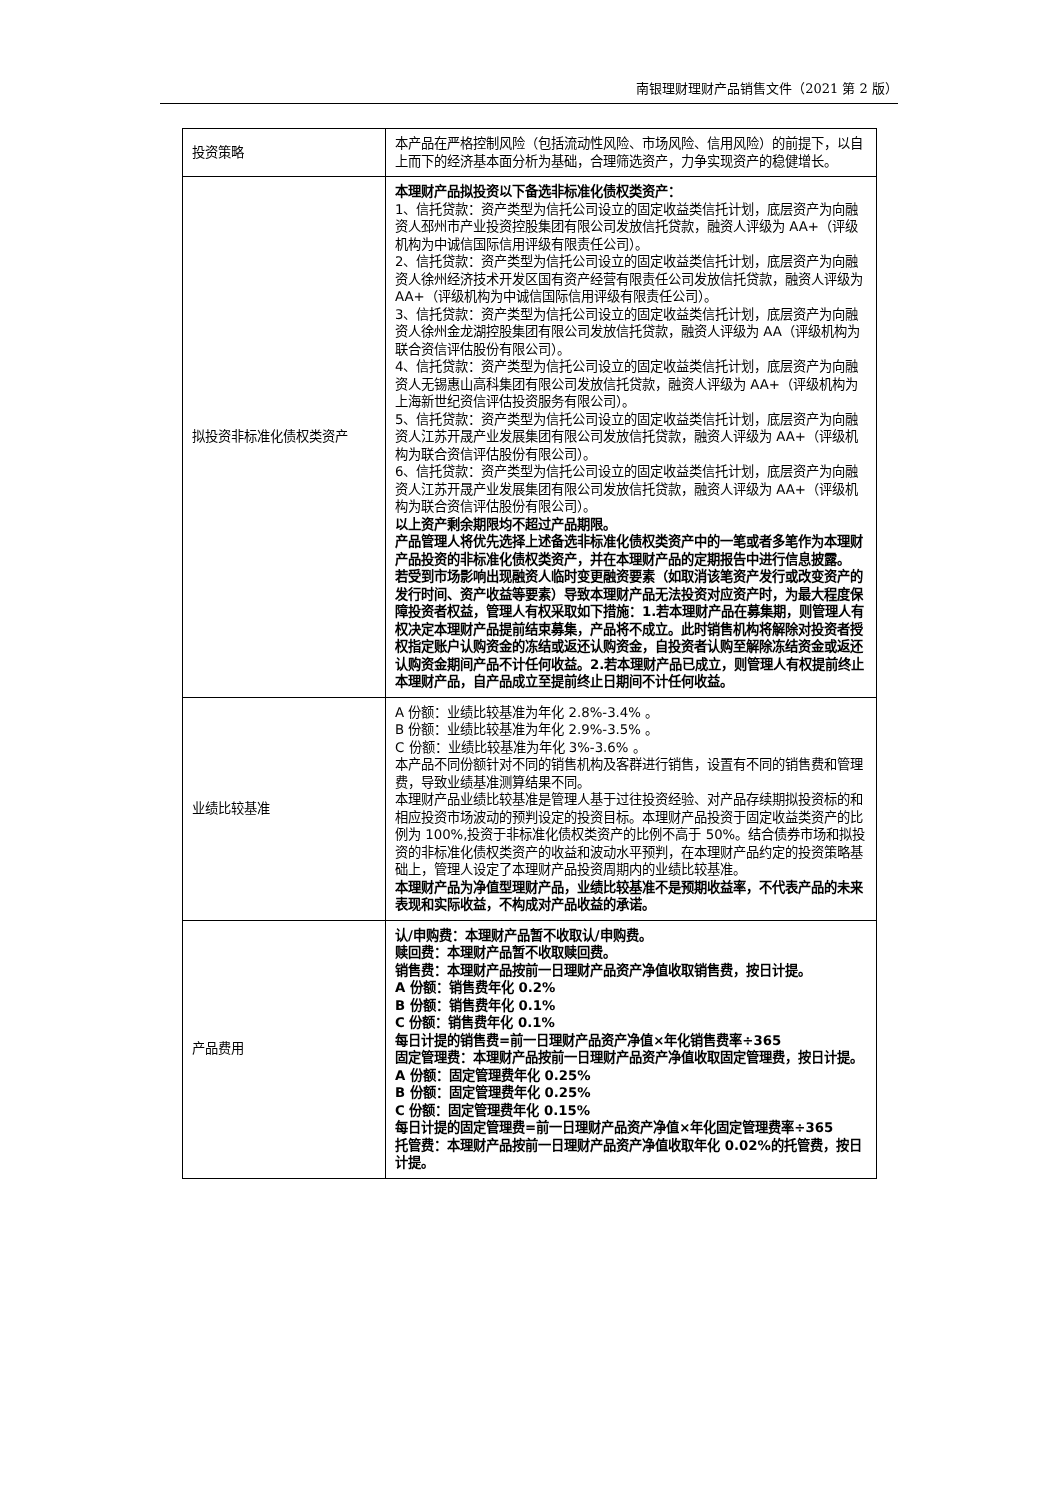南银理财理财产品销售文件（2021 第 2 版）
| 投资策略 | 本产品在严格控制风险（包括流动性风险、市场风险、信用风险）的前提下，以自上而下的经济基本面分析为基础，合理筛选资产，力争实现资产的稳健增长。 |
| 拟投资非标准化债权类资产 | 本理财产品拟投资以下备选非标准化债权类资产： 1、信托贷款：资产类型为信托公司设立的固定收益类信托计划，底层资产为向融资人邳州市产业投资控股集团有限公司发放信托贷款，融资人评级为 AA+（评级机构为中诚信国际信用评级有限责任公司）。 2、信托贷款：资产类型为信托公司设立的固定收益类信托计划，底层资产为向融资人徐州经济技术开发区国有资产经营有限责任公司发放信托贷款，融资人评级为 AA+（评级机构为中诚信国际信用评级有限责任公司）。 3、信托贷款：资产类型为信托公司设立的固定收益类信托计划，底层资产为向融资人徐州金龙湖控股集团有限公司发放信托贷款，融资人评级为 AA（评级机构为联合资信评估股份有限公司）。 4、信托贷款：资产类型为信托公司设立的固定收益类信托计划，底层资产为向融资人无锡惠山高科集团有限公司发放信托贷款，融资人评级为 AA+（评级机构为上海新世纪资信评估投资服务有限公司）。 5、信托贷款：资产类型为信托公司设立的固定收益类信托计划，底层资产为向融资人江苏开晟产业发展集团有限公司发放信托贷款，融资人评级为 AA+（评级机构为联合资信评估股份有限公司）。 6、信托贷款：资产类型为信托公司设立的固定收益类信托计划，底层资产为向融资人江苏开晟产业发展集团有限公司发放信托贷款，融资人评级为 AA+（评级机构为联合资信评估股份有限公司）。 以上资产剩余期限均不超过产品期限。 产品管理人将优先选择上述备选非标准化债权类资产中的一笔或者多笔作为本理财产品投资的非标准化债权类资产，并在本理财产品的定期报告中进行信息披露。 若受到市场影响出现融资人临时变更融资要素（如取消该笔资产发行或改变资产的发行时间、资产收益等要素）导致本理财产品无法投资对应资产时，为最大程度保障投资者权益，管理人有权采取如下措施：1.若本理财产品在募集期，则管理人有权决定本理财产品提前结束募集，产品将不成立。此时销售机构将解除对投资者授权指定账户认购资金的冻结或返还认购资金，自投资者认购至解除冻结资金或返还认购资金期间产品不计任何收益。2.若本理财产品已成立，则管理人有权提前终止本理财产品，自产品成立至提前终止日期间不计任何收益。 |
| 业绩比较基准 | A 份额：业绩比较基准为年化 2.8%-3.4% 。 B 份额：业绩比较基准为年化 2.9%-3.5% 。 C 份额：业绩比较基准为年化 3%-3.6% 。 本产品不同份额针对不同的销售机构及客群进行销售，设置有不同的销售费和管理费，导致业绩基准测算结果不同。 本理财产品业绩比较基准是管理人基于过往投资经验、对产品存续期拟投资标的和相应投资市场波动的预判设定的投资目标。本理财产品投资于固定收益类资产的比例为 100%,投资于非标准化债权类资产的比例不高于 50%。结合债券市场和拟投资的非标准化债权类资产的收益和波动水平预判，在本理财产品约定的投资策略基础上，管理人设定了本理财产品投资周期内的业绩比较基准。 本理财产品为净值型理财产品，业绩比较基准不是预期收益率，不代表产品的未来表现和实际收益，不构成对产品收益的承诺。 |
| 产品费用 | 认/申购费：本理财产品暂不收取认/申购费。 赎回费：本理财产品暂不收取赎回费。 销售费：本理财产品按前一日理财产品资产净值收取销售费，按日计提。 A 份额：销售费年化 0.2% B 份额：销售费年化 0.1% C 份额：销售费年化 0.1% 每日计提的销售费=前一日理财产品资产净值×年化销售费率÷365 固定管理费：本理财产品按前一日理财产品资产净值收取固定管理费，按日计提。 A 份额：固定管理费年化 0.25% B 份额：固定管理费年化 0.25% C 份额：固定管理费年化 0.15% 每日计提的固定管理费=前一日理财产品资产净值×年化固定管理费率÷365 托管费：本理财产品按前一日理财产品资产净值收取年化 0.02%的托管费，按日计提。 |